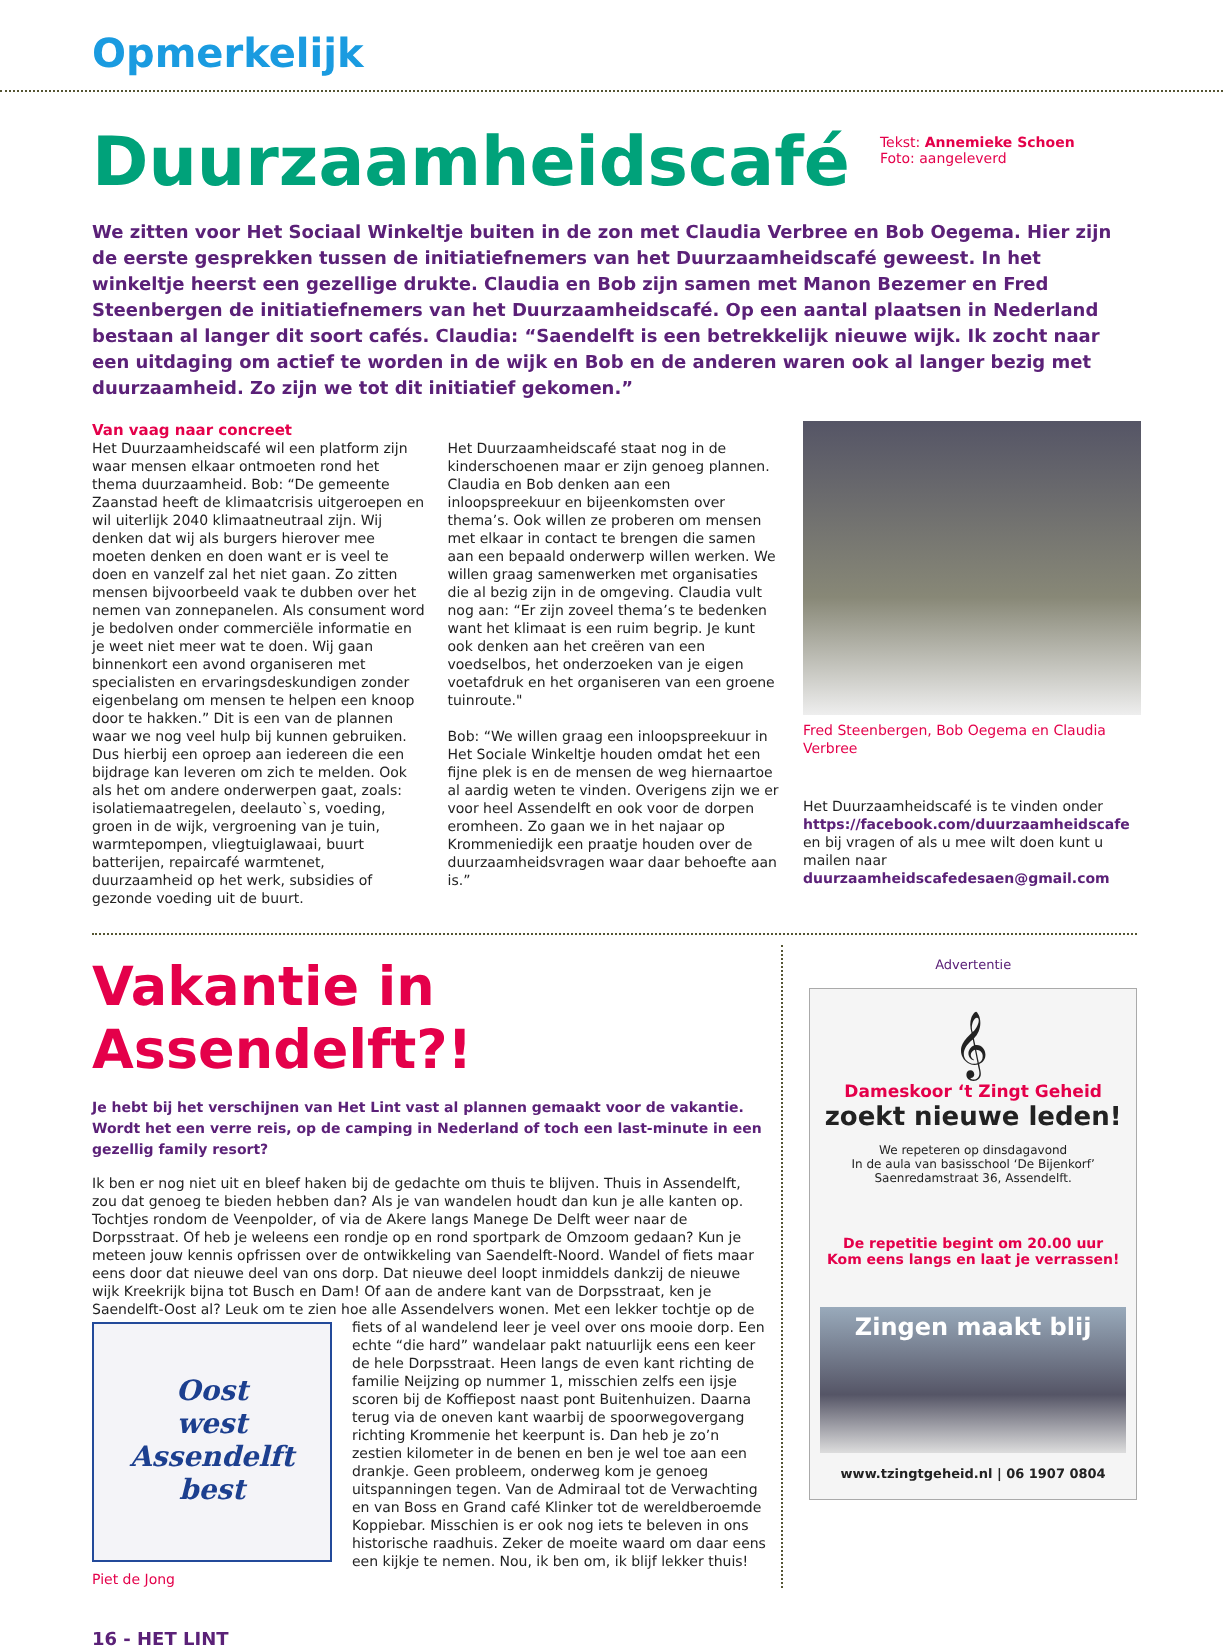Opmerkelijk
Duurzaamheidscafé
Tekst: Annemieke Schoen
Foto: aangeleverd
We zitten voor Het Sociaal Winkeltje buiten in de zon met Claudia Verbree en Bob Oegema. Hier zijn de eerste gesprekken tussen de initiatiefnemers van het Duurzaamheidscafé geweest. In het winkeltje heerst een gezellige drukte. Claudia en Bob zijn samen met Manon Bezemer en Fred Steenbergen de initiatiefnemers van het Duurzaamheidscafé. Op een aantal plaatsen in Nederland bestaan al langer dit soort cafés. Claudia: “Saendelft is een betrekkelijk nieuwe wijk. Ik zocht naar een uitdaging om actief te worden in de wijk en Bob en de anderen waren ook al langer bezig met duurzaamheid. Zo zijn we tot dit initiatief gekomen.”
Van vaag naar concreet
Het Duurzaamheidscafé wil een platform zijn waar mensen elkaar ontmoeten rond het thema duurzaamheid. Bob: “De gemeente Zaanstad heeft de klimaatcrisis uitgeroepen en wil uiterlijk 2040 klimaatneutraal zijn. Wij denken dat wij als burgers hierover mee moeten denken en doen want er is veel te doen en vanzelf zal het niet gaan. Zo zitten mensen bijvoorbeeld vaak te dubben over het nemen van zonnepanelen. Als consument word je bedolven onder commerciële informatie en je weet niet meer wat te doen. Wij gaan binnenkort een avond organiseren met specialisten en ervaringsdeskundigen zonder eigenbelang om mensen te helpen een knoop door te hakken.” Dit is een van de plannen waar we nog veel hulp bij kunnen gebruiken. Dus hierbij een oproep aan iedereen die een bijdrage kan leveren om zich te melden. Ook als het om andere onderwerpen gaat, zoals: isolatiemaatregelen, deelauto`s, voeding, groen in de wijk, vergroening van je tuin, warmtepompen, vliegtuiglawaai, buurt batterijen, repaircafé warmtenet, duurzaamheid op het werk, subsidies of gezonde voeding uit de buurt.
Het Duurzaamheidscafé staat nog in de kinderschoenen maar er zijn genoeg plannen. Claudia en Bob denken aan een inloopspreekuur en bijeenkomsten over thema’s. Ook willen ze proberen om mensen met elkaar in contact te brengen die samen aan een bepaald onderwerp willen werken. We willen graag samenwerken met organisaties die al bezig zijn in de omgeving. Claudia vult nog aan: “Er zijn zoveel thema’s te bedenken want het klimaat is een ruim begrip. Je kunt ook denken aan het creëren van een voedselbos, het onderzoeken van je eigen voetafdruk en het organiseren van een groene tuinroute."
Bob: “We willen graag een inloopspreekuur in Het Sociale Winkeltje houden omdat het een fijne plek is en de mensen de weg hiernaartoe al aardig weten te vinden. Overigens zijn we er voor heel Assendelft en ook voor de dorpen eromheen. Zo gaan we in het najaar op Krommeniedijk een praatje houden over de duurzaamheidsvragen waar daar behoefte aan is.”
Fred Steenbergen, Bob Oegema en Claudia Verbree
Het Duurzaamheidscafé is te vinden onder https://facebook.com/duurzaamheidscafe en bij vragen of als u mee wilt doen kunt u mailen naar duurzaamheidscafedesaen@gmail.com
Vakantie in Assendelft?!
Je hebt bij het verschijnen van Het Lint vast al plannen gemaakt voor de vakantie. Wordt het een verre reis, op de camping in Nederland of toch een last-minute in een gezellig family resort?
Ik ben er nog niet uit en bleef haken bij de gedachte om thuis te blijven. Thuis in Assendelft, zou dat genoeg te bieden hebben dan? Als je van wandelen houdt dan kun je alle kanten op. Tochtjes rondom de Veenpolder, of via de Akere langs Manege De Delft weer naar de Dorpsstraat. Of heb je weleens een rondje op en rond sportpark de Omzoom gedaan? Kun je meteen jouw kennis opfrissen over de ontwikkeling van Saendelft-Noord. Wandel of fiets maar eens door dat nieuwe deel van ons dorp. Dat nieuwe deel loopt inmiddels dankzij de nieuwe wijk Kreekrijk bijna tot Busch en Dam! Of aan de andere kant van de Dorpsstraat, ken je Saendelft-Oost al? Leuk om te zien hoe alle Assendelvers wonen. Met een lekker tochtje op de fiets of al wandelend leer je veel over ons mooie dorp. Een
Oost
west
Assendelft
best
echte “die hard” wandelaar pakt natuurlijk eens een keer de hele Dorpsstraat. Heen langs de even kant richting de familie Neijzing op nummer 1, misschien zelfs een ijsje scoren bij de Koffiepost naast pont Buitenhuizen. Daarna terug via de oneven kant waarbij de spoorwegovergang richting Krommenie het keerpunt is. Dan heb je zo’n zestien kilometer in de benen en ben je wel toe aan een drankje. Geen probleem, onderweg kom je genoeg uitspanningen tegen. Van de Admiraal tot de Verwachting en van Boss en Grand café Klinker tot de wereldberoemde Koppiebar. Misschien is er ook nog iets te beleven in ons historische raadhuis. Zeker de moeite waard om daar eens een kijkje te nemen. Nou, ik ben om, ik blijf lekker thuis!
Piet de Jong
Advertentie
𝄞
Dameskoor ‘t Zingt Geheid
zoekt nieuwe leden!
We repeteren op dinsdagavond
In de aula van basisschool ‘De Bijenkorf’
Saenredamstraat 36, Assendelft.
De repetitie begint om 20.00 uur
Kom eens langs en laat je verrassen!
Zingen maakt blij
www.tzingtgeheid.nl | 06 1907 0804
16 - HET LINT